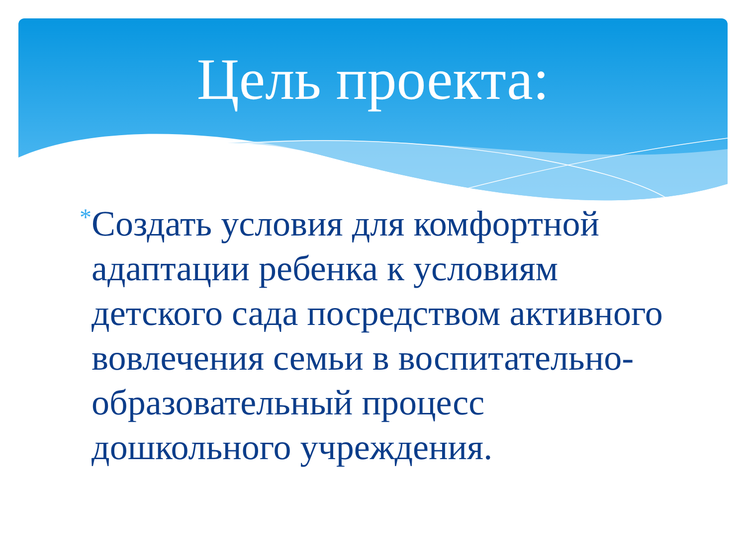Цель проекта:
*
Создать условия для комфортной адаптации ребенка к условиям детского сада посредством активного вовлечения семьи в воспитательно-образовательный процесс дошкольного учреждения.